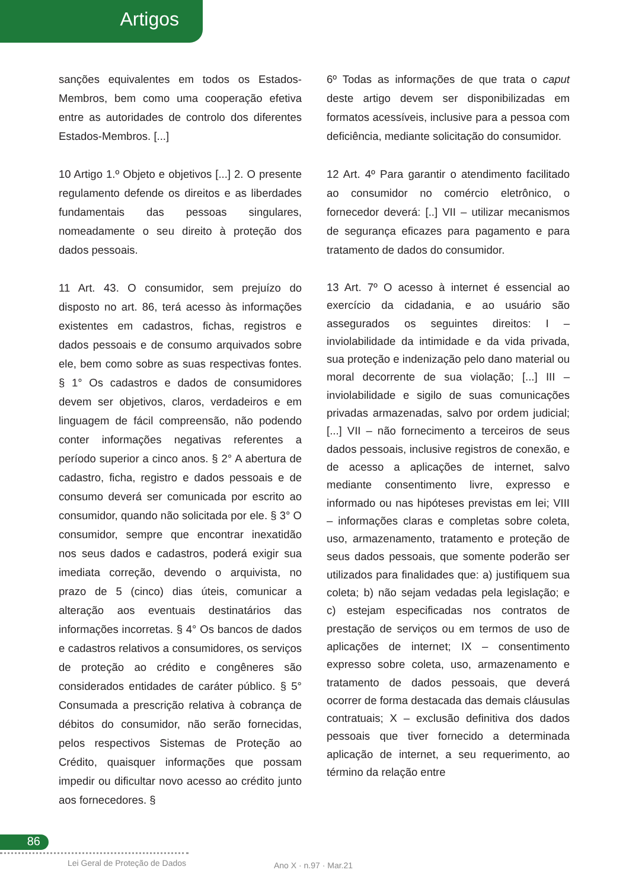Artigos
sanções equivalentes em todos os Estados-Membros, bem como uma cooperação efetiva entre as autoridades de controlo dos diferentes Estados-Membros. [...]
10 Artigo 1.º Objeto e objetivos [...] 2. O presente regulamento defende os direitos e as liberdades fundamentais das pessoas singulares, nomeadamente o seu direito à proteção dos dados pessoais.
11 Art. 43. O consumidor, sem prejuízo do disposto no art. 86, terá acesso às informações existentes em cadastros, fichas, registros e dados pessoais e de consumo arquivados sobre ele, bem como sobre as suas respectivas fontes. § 1° Os cadastros e dados de consumidores devem ser objetivos, claros, verdadeiros e em linguagem de fácil compreensão, não podendo conter informações negativas referentes a período superior a cinco anos. § 2° A abertura de cadastro, ficha, registro e dados pessoais e de consumo deverá ser comunicada por escrito ao consumidor, quando não solicitada por ele. § 3° O consumidor, sempre que encontrar inexatidão nos seus dados e cadastros, poderá exigir sua imediata correção, devendo o arquivista, no prazo de 5 (cinco) dias úteis, comunicar a alteração aos eventuais destinatários das informações incorretas. § 4° Os bancos de dados e cadastros relativos a consumidores, os serviços de proteção ao crédito e congêneres são considerados entidades de caráter público. § 5° Consumada a prescrição relativa à cobrança de débitos do consumidor, não serão fornecidas, pelos respectivos Sistemas de Proteção ao Crédito, quaisquer informações que possam impedir ou dificultar novo acesso ao crédito junto aos fornecedores. §
6º Todas as informações de que trata o caput deste artigo devem ser disponibilizadas em formatos acessíveis, inclusive para a pessoa com deficiência, mediante solicitação do consumidor.
12 Art. 4º Para garantir o atendimento facilitado ao consumidor no comércio eletrônico, o fornecedor deverá: [..] VII – utilizar mecanismos de segurança eficazes para pagamento e para tratamento de dados do consumidor.
13 Art. 7º O acesso à internet é essencial ao exercício da cidadania, e ao usuário são assegurados os seguintes direitos: I – inviolabilidade da intimidade e da vida privada, sua proteção e indenização pelo dano material ou moral decorrente de sua violação; [...] III – inviolabilidade e sigilo de suas comunicações privadas armazenadas, salvo por ordem judicial; [...] VII – não fornecimento a terceiros de seus dados pessoais, inclusive registros de conexão, e de acesso a aplicações de internet, salvo mediante consentimento livre, expresso e informado ou nas hipóteses previstas em lei; VIII – informações claras e completas sobre coleta, uso, armazenamento, tratamento e proteção de seus dados pessoais, que somente poderão ser utilizados para finalidades que: a) justifiquem sua coleta; b) não sejam vedadas pela legislação; e c) estejam especificadas nos contratos de prestação de serviços ou em termos de uso de aplicações de internet; IX – consentimento expresso sobre coleta, uso, armazenamento e tratamento de dados pessoais, que deverá ocorrer de forma destacada das demais cláusulas contratuais; X – exclusão definitiva dos dados pessoais que tiver fornecido a determinada aplicação de internet, a seu requerimento, ao término da relação entre
86
Lei Geral de Proteção de Dados Ano X · n.97 · Mar.21